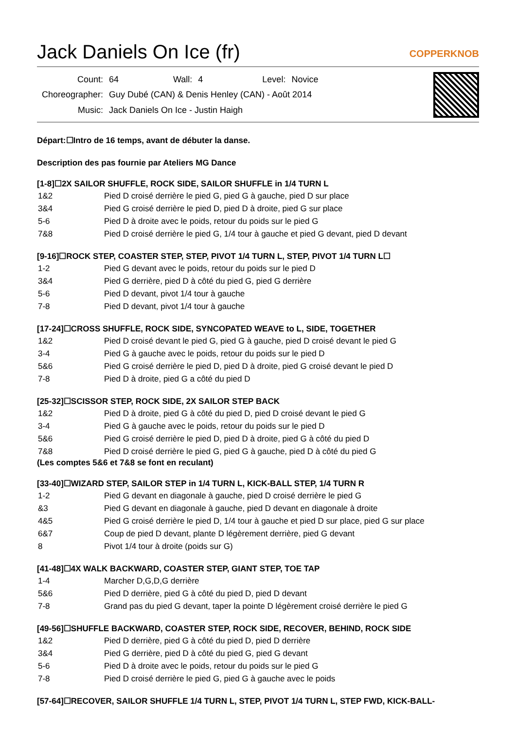Jack Daniels On Ice (fr)
COPPERKNOB
| Count: | 64 | Wall: | 4 | Level: | Novice |
| Choreographer: | Guy Dubé (CAN) & Denis Henley (CAN) - Août 2014 | | | | |
| Music: | Jack Daniels On Ice - Justin Haigh | | | | |
Départ:☐Intro de 16 temps, avant de débuter la danse.
Description des pas fournie par Ateliers MG Dance
[1-8]☐2X SAILOR SHUFFLE, ROCK SIDE, SAILOR SHUFFLE in 1/4 TURN L
| 1&2 | Pied D croisé derrière le pied G, pied G à gauche, pied D sur place |
| 3&4 | Pied G croisé derrière le pied D, pied D à droite, pied G sur place |
| 5-6 | Pied D à droite avec le poids, retour du poids sur le pied G |
| 7&8 | Pied D croisé derrière le pied G, 1/4 tour à gauche et pied G devant, pied D devant |
[9-16]☐ROCK STEP, COASTER STEP, STEP, PIVOT 1/4 TURN L, STEP, PIVOT 1/4 TURN L☐
| 1-2 | Pied G devant avec le poids, retour du poids sur le pied D |
| 3&4 | Pied G derrière, pied D à côté du pied G, pied G derrière |
| 5-6 | Pied D devant, pivot 1/4 tour à gauche |
| 7-8 | Pied D devant, pivot 1/4 tour à gauche |
[17-24]☐CROSS SHUFFLE, ROCK SIDE, SYNCOPATED WEAVE to L, SIDE, TOGETHER
| 1&2 | Pied D croisé devant le pied G, pied G à gauche, pied D croisé devant le pied G |
| 3-4 | Pied G à gauche avec le poids, retour du poids sur le pied D |
| 5&6 | Pied G croisé derrière le pied D, pied D à droite, pied G croisé devant le pied D |
| 7-8 | Pied D à droite, pied G a côté du pied D |
[25-32]☐SCISSOR STEP, ROCK SIDE, 2X SAILOR STEP BACK
| 1&2 | Pied D à droite, pied G à côté du pied D, pied D croisé devant le pied G |
| 3-4 | Pied G à gauche avec le poids, retour du poids sur le pied D |
| 5&6 | Pied G croisé derrière le pied D, pied D à droite, pied G à côté du pied D |
| 7&8 | Pied D croisé derrière le pied G, pied G à gauche, pied D à côté du pied G |
(Les comptes 5&6 et 7&8 se font en reculant)
[33-40]☐WIZARD STEP, SAILOR STEP in 1/4 TURN L, KICK-BALL STEP, 1/4 TURN R
| 1-2 | Pied G devant en diagonale à gauche, pied D croisé derrière le pied G |
| &3 | Pied G devant en diagonale à gauche, pied D devant en diagonale à droite |
| 4&5 | Pied G croisé derrière le pied D, 1/4 tour à gauche et pied D sur place, pied G sur place |
| 6&7 | Coup de pied D devant, plante D légèrement derrière, pied G devant |
| 8 | Pivot 1/4 tour à droite (poids sur G) |
[41-48]☐4X WALK BACKWARD, COASTER STEP, GIANT STEP, TOE TAP
| 1-4 | Marcher D,G,D,G derrière |
| 5&6 | Pied D derrière, pied G à côté du pied D, pied D devant |
| 7-8 | Grand pas du pied G devant, taper la pointe D légèrement croisé derrière le pied G |
[49-56]☐SHUFFLE BACKWARD, COASTER STEP, ROCK SIDE, RECOVER, BEHIND, ROCK SIDE
| 1&2 | Pied D derrière, pied G à côté du pied D, pied D derrière |
| 3&4 | Pied G derrière, pied D à côté du pied G, pied G devant |
| 5-6 | Pied D à droite avec le poids, retour du poids sur le pied G |
| 7-8 | Pied D croisé derrière le pied G, pied G à gauche avec le poids |
[57-64]☐RECOVER, SAILOR SHUFFLE 1/4 TURN L, STEP, PIVOT 1/4 TURN L, STEP FWD, KICK-BALL-